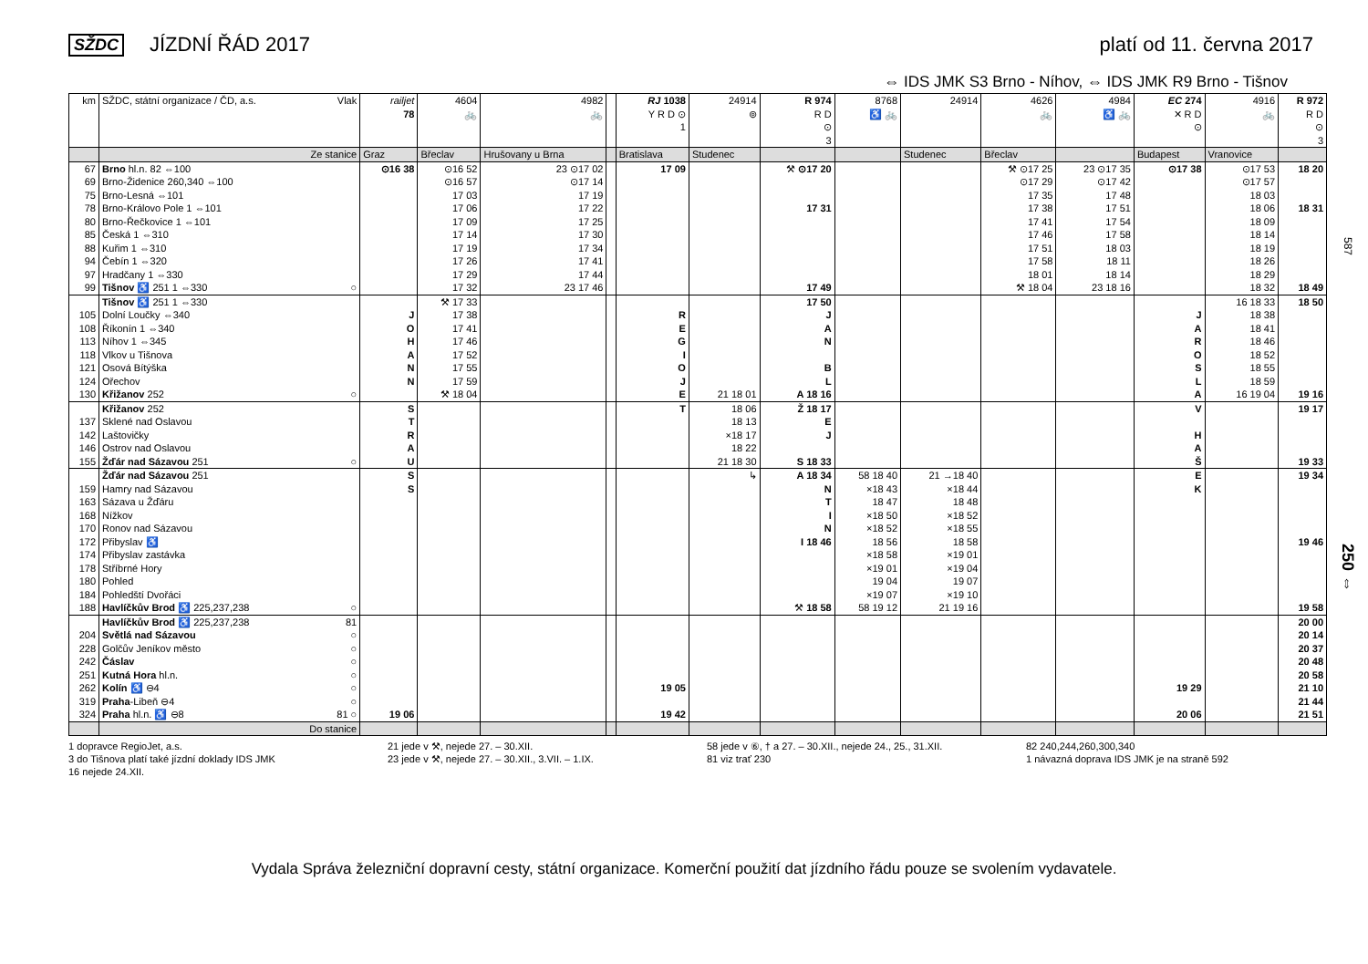SŽDC JÍZDNÍ ŘÁD 2017 platí od 11. června 2017
⇔ IDS JMK S3 Brno - Níhov, ⇔ IDS JMK R9 Brno - Tišnov
| km | SŽDC, státní organizace / ČD, a.s. Vlak | railjet 78 | 4604 🚲 | 4982 🚲 | | RJ 1038 Y R D ⊙ 1 | 24914 ⊚ | R 974 R D ⊙ 3 | 8768 ♿ 🚲 | 24914 | 4626 🚲 | 4984 ♿ 🚲 | EC 274 ✕ R D ⊙ | 4916 🚲 | R 972 R D ⊙ 3 |
| --- | --- | --- | --- | --- | --- | --- | --- | --- | --- | --- | --- | --- | --- | --- | --- |
| | Ze stanice | Graz | Břeclav | Hrušovany u Brna | | Bratislava | Studenec | | | Studenec | Břeclav | | Budapest | Vranovice | |
| 67 | Brno hl.n. 82 ⇔100 | ⊙16 38 | ⊙16 52 | 23 ⊙17 02 | | 17 09 | | ⚒ ⊙17 20 | | | ⚒ ⊙17 25 | 23 ⊙17 35 | ⊙17 38 | ⊙17 53 | 18 20 |
| 69 | Brno-Židenice 260,340 ⇔100 | | ⊙16 57 | ⊙17 14 | | | | | | | ⊙17 29 | ⊙17 42 | | ⊙17 57 | |
| 75 | Brno-Lesná ⇔101 | | 17 03 | 17 19 | | | | | | | 17 35 | 17 48 | | 18 03 | |
| 78 | Brno-Královo Pole 1 ⇔101 | | 17 06 | 17 22 | | | | 17 31 | | | 17 38 | 17 51 | | 18 06 | 18 31 |
| 80 | Brno-Řečkovice 1 ⇔101 | | 17 09 | 17 25 | | | | | | | 17 41 | 17 54 | | 18 09 | |
| 85 | Česká 1 ⇔310 | | 17 14 | 17 30 | | | | | | | 17 46 | 17 58 | | 18 14 | |
| 88 | Kuřim 1 ⇔310 | | 17 19 | 17 34 | | | | | | | 17 51 | 18 03 | | 18 19 | |
| 94 | Čebín 1 ⇔320 | | 17 26 | 17 41 | | | | | | | 17 58 | 18 11 | | 18 26 | |
| 97 | Hradčany 1 ⇔330 | | 17 29 | 17 44 | | | | | | | 18 01 | 18 14 | | 18 29 | |
| 99 | Tišnov ♿ 251 1 ⇔330 ○ | | 17 32 | 23 17 46 | | | | 17 49 | | | ⚒ 18 04 | 23 18 16 | | 18 32 | 18 49 |
| | Tišnov ♿ 251 1 ⇔330 | | ⚒ 17 33 | | | | | 17 50 | | | | | | 16 18 33 | 18 50 |
| 105 | Dolní Loučky ⇔340 | J | 17 38 | | | R | | J | | | | | J | 18 38 | |
| 108 | Říkonín 1 ⇔340 | O | 17 41 | | | E | | A | | | | | A | 18 41 | |
| 113 | Níhov 1 ⇔345 | H | 17 46 | | | G | | N | | | | | R | 18 46 | |
| 118 | Vlkov u Tišnova | A | 17 52 | | | I | | | | | | | O | 18 52 | |
| 121 | Osová Bítýška | N | 17 55 | | | O | | B | | | | | S | 18 55 | |
| 124 | Ořechov | N | 17 59 | | | J | | L | | | | | L | 18 59 | |
| 130 | Křižanov 252 ○ | | ⚒ 18 04 | | | E | 21 18 01 | A 18 16 | | | | | A | 16 19 04 | 19 16 |
| | Křižanov 252 | S | | | | T | 18 06 | Ž 18 17 | | | | | V | | 19 17 |
| 137 | Sklené nad Oslavou | T | | | | | 18 13 | E | | | | | | | |
| 142 | Laštovičky | R | | | | | ×18 17 | J | | | | | H | | |
| 146 | Ostrov nad Oslavou | A | | | | | 18 22 | | | | | | A | | |
| 155 | Žďár nad Sázavou 251 ○ | U | | | | | 21 18 30 | S 18 33 | | | | | Š | | 19 33 |
| | Žďár nad Sázavou 251 | S | | | | | ↳ | A 18 34 | 58 18 40 | 21 →18 40 | | | E | | 19 34 |
| 159 | Hamry nad Sázavou | S | | | | | | N | ×18 43 | ×18 44 | | | K | | |
| 163 | Sázava u Žďáru | | | | | | | T | 18 47 | 18 48 | | | | | |
| 168 | Nížkov | | | | | | | I | ×18 50 | ×18 52 | | | | | |
| 170 | Ronov nad Sázavou | | | | | | | N | ×18 52 | ×18 55 | | | | | |
| 172 | Přibyslav ♿ | | | | | | | I 18 46 | 18 56 | 18 58 | | | | | 19 46 |
| 174 | Přibyslav zastávka | | | | | | | | ×18 58 | ×19 01 | | | | | |
| 178 | Stříbrné Hory | | | | | | | | ×19 01 | ×19 04 | | | | | |
| 180 | Pohled | | | | | | | | 19 04 | 19 07 | | | | | |
| 184 | Pohledští Dvořáci | | | | | | | | ×19 07 | ×19 10 | | | | | |
| 188 | Havlíčkův Brod ♿ 225,237,238 ○ | | | | | | | ⚒ 18 58 | 58 19 12 | 21 19 16 | | | | | 19 58 |
| | Havlíčkův Brod ♿ 225,237,238 81 | | | | | | | | | | | | | | 20 00 |
| 204 | Světlá nad Sázavou ○ | | | | | | | | | | | | | | 20 14 |
| 228 | Golčův Jeníkov město ○ | | | | | | | | | | | | | | 20 37 |
| 242 | Čáslav ○ | | | | | | | | | | | | | | 20 48 |
| 251 | Kutná Hora hl.n. ○ | | | | | | | | | | | | | | 20 58 |
| 262 | Kolín ♿ ⊖4 ○ | | | | | 19 05 | | | | | | | 19 29 | | 21 10 |
| 319 | Praha -Libeň ⊖4 ○ | | | | | | | | | | | | | | 21 44 |
| 324 | Praha hl.n. ♿ ⊖8 81 ○ | 19 06 | | | | 19 42 | | | | | | | 20 06 | | 21 51 |
| | Do stanice | | | | | | | | | | | | | | |
587
250 ⇔
1 dopravce RegioJet, a.s.
3 do Tišnova platí také jízdní doklady IDS JMK
16 nejede 24.XII.
21 jede v ⚒, nejede 27. – 30.XII.
23 jede v ⚒, nejede 27. – 30.XII., 3.VII. – 1.IX.
58 jede v ⑥, † a 27. – 30.XII., nejede 24., 25., 31.XII.
81 viz trať 230
82 240,244,260,300,340
1 návazná doprava IDS JMK je na straně 592
Vydala Správa železniční dopravní cesty, státní organizace. Komerční použití dat jízdního řádu pouze se svolením vydavatele.